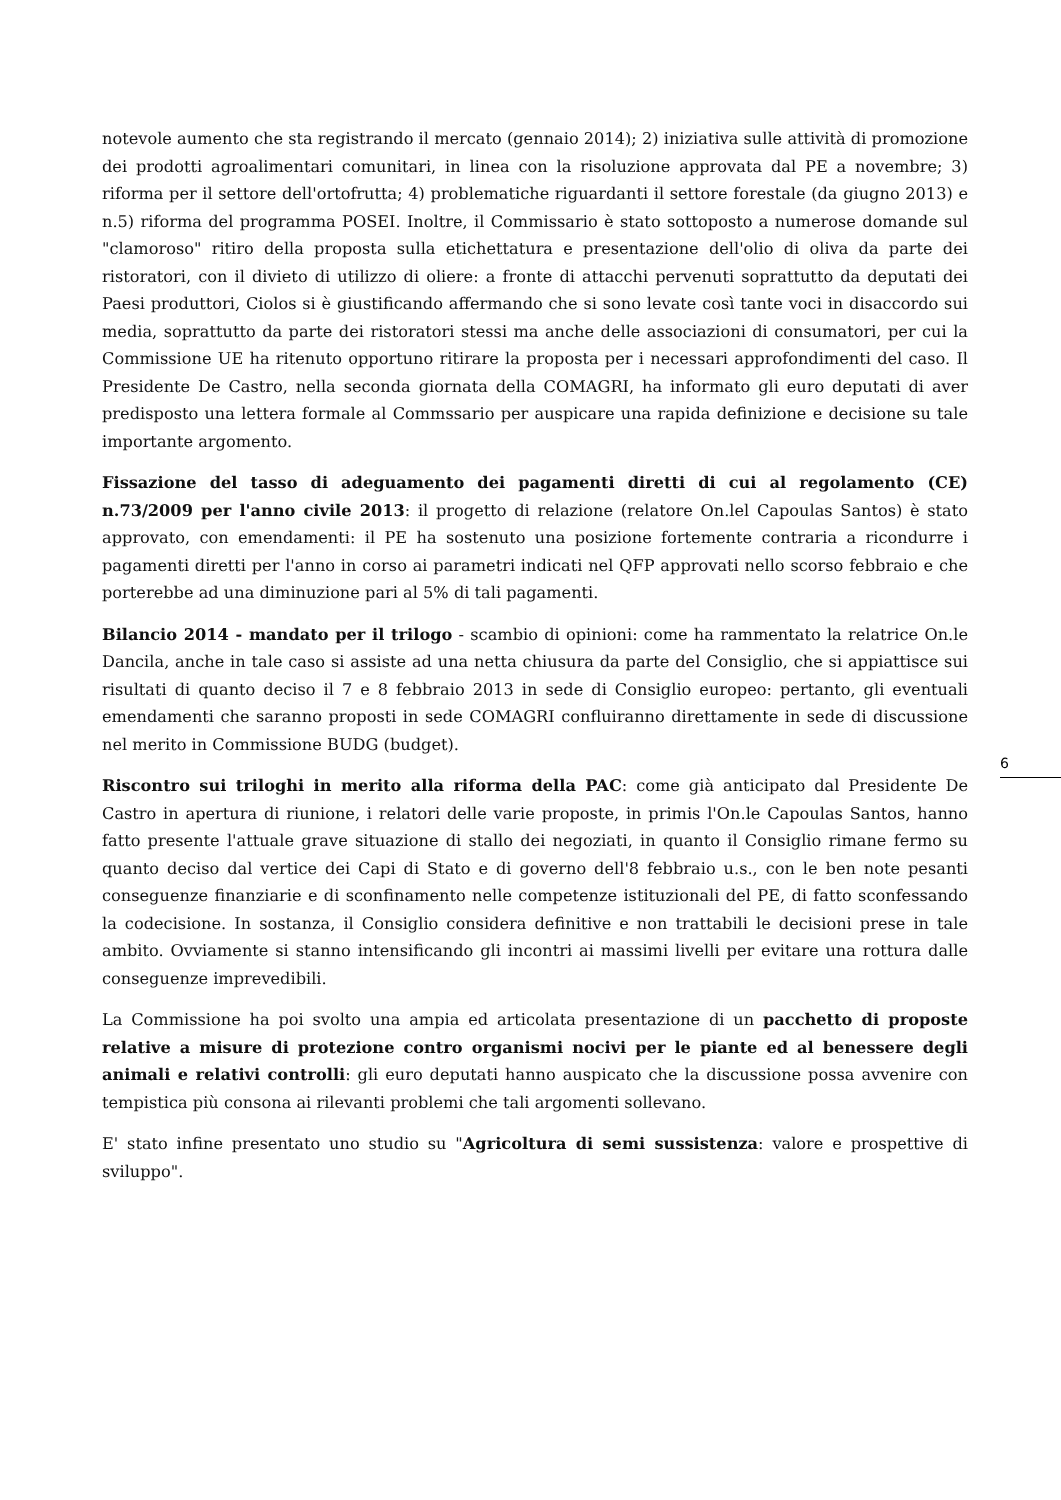notevole aumento che sta registrando il mercato (gennaio 2014); 2) iniziativa sulle attività di promozione dei prodotti agroalimentari comunitari, in linea con la risoluzione approvata dal PE a novembre; 3) riforma per il settore dell'ortofrutta; 4) problematiche riguardanti il settore forestale (da giugno 2013) e n.5) riforma del programma POSEI. Inoltre, il Commissario è stato sottoposto a numerose domande sul "clamoroso" ritiro della proposta sulla etichettatura e presentazione dell'olio di oliva da parte dei ristoratori, con il divieto di utilizzo di oliere: a fronte di attacchi pervenuti soprattutto da deputati dei Paesi produttori, Ciolos si è giustificando affermando che si sono levate così tante voci in disaccordo sui media, soprattutto da parte dei ristoratori stessi ma anche delle associazioni di consumatori, per cui la Commissione UE ha ritenuto opportuno ritirare la proposta per i necessari approfondimenti del caso. Il Presidente De Castro, nella seconda giornata della COMAGRI, ha informato gli euro deputati di aver predisposto una lettera formale al Commssario per auspicare una rapida definizione e decisione su tale importante argomento.
Fissazione del tasso di adeguamento dei pagamenti diretti di cui al regolamento (CE) n.73/2009 per l'anno civile 2013: il progetto di relazione (relatore On.lel Capoulas Santos) è stato approvato, con emendamenti: il PE ha sostenuto una posizione fortemente contraria a ricondurre i pagamenti diretti per l'anno in corso ai parametri indicati nel QFP approvati nello scorso febbraio e che porterebbe ad una diminuzione pari al 5% di tali pagamenti.
Bilancio 2014 - mandato per il trilogo - scambio di opinioni: come ha rammentato la relatrice On.le Dancila, anche in tale caso si assiste ad una netta chiusura da parte del Consiglio, che si appiattisce sui risultati di quanto deciso il 7 e 8 febbraio 2013 in sede di Consiglio europeo: pertanto, gli eventuali emendamenti che saranno proposti in sede COMAGRI confluiranno direttamente in sede di discussione nel merito in Commissione BUDG (budget).
Riscontro sui triloghi in merito alla riforma della PAC: come già anticipato dal Presidente De Castro in apertura di riunione, i relatori delle varie proposte, in primis l'On.le Capoulas Santos, hanno fatto presente l'attuale grave situazione di stallo dei negoziati, in quanto il Consiglio rimane fermo su quanto deciso dal vertice dei Capi di Stato e di governo dell'8 febbraio u.s., con le ben note pesanti conseguenze finanziarie e di sconfinamento nelle competenze istituzionali del PE, di fatto sconfessando la codecisione. In sostanza, il Consiglio considera definitive e non trattabili le decisioni prese in tale ambito. Ovviamente si stanno intensificando gli incontri ai massimi livelli per evitare una rottura dalle conseguenze imprevedibili.
La Commissione ha poi svolto una ampia ed articolata presentazione di un pacchetto di proposte relative a misure di protezione contro organismi nocivi per le piante ed al benessere degli animali e relativi controlli: gli euro deputati hanno auspicato che la discussione possa avvenire con tempistica più consona ai rilevanti problemi che tali argomenti sollevano.
E' stato infine presentato uno studio su "Agricoltura di semi sussistenza: valore e prospettive di sviluppo".
6